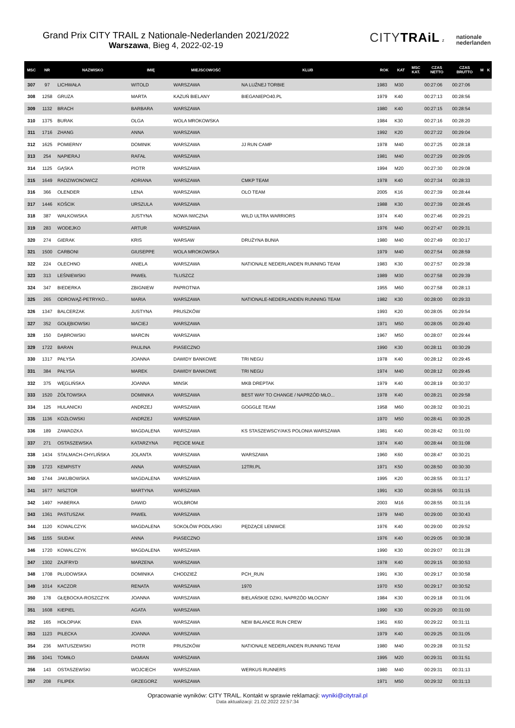Grand Prix CITY TRAIL z Nationale-Nederlanden 2021/2022
Warszawa, Bieg 4, 2022-02-19
CITYTRAiL z nationale
nederlanden
| MSC | NR | NAZWISKO | IMIĘ | MIEJSCOWOŚĆ | KLUB | ROK | KAT | MSC KAT. | CZAS NETTO | CZAS BRUTTO | M | K |
| --- | --- | --- | --- | --- | --- | --- | --- | --- | --- | --- | --- | --- |
| 307 | 97 | LICHWAŁA | WITOLD | WARSZAWA | NA LUŹNEJ TORBIE | 1983 | M30 | | 00:27:06 | 00:27:06 | | |
| 308 | 1258 | GRUZA | MARTA | KAZUŃ BIELANY | BIEGANIEPO40.PL | 1979 | K40 | | 00:27:13 | 00:28:56 | | |
| 309 | 1132 | BRACH | BARBARA | WARSZAWA | | 1980 | K40 | | 00:27:15 | 00:28:54 | | |
| 310 | 1375 | BURAK | OLGA | WOLA MROKOWSKA | | 1984 | K30 | | 00:27:16 | 00:28:20 | | |
| 311 | 1716 | ZHANG | ANNA | WARSZAWA | | 1992 | K20 | | 00:27:22 | 00:29:04 | | |
| 312 | 1625 | POMIERNY | DOMINIK | WARSZAWA | JJ RUN CAMP | 1978 | M40 | | 00:27:25 | 00:28:18 | | |
| 313 | 254 | NAPIERAJ | RAFAŁ | WARSZAWA | | 1981 | M40 | | 00:27:29 | 00:29:05 | | |
| 314 | 1125 | GĄSKA | PIOTR | WARSZAWA | | 1994 | M20 | | 00:27:30 | 00:29:08 | | |
| 315 | 1649 | RADZIWONOWICZ | ADRIANA | WARSZAWA | CMKP TEAM | 1978 | K40 | | 00:27:34 | 00:28:33 | | |
| 316 | 366 | OLENDER | LENA | WARSZAWA | OLO TEAM | 2005 | K16 | | 00:27:39 | 00:28:44 | | |
| 317 | 1446 | KOŚCIK | URSZULA | WARSZAWA | | 1988 | K30 | | 00:27:39 | 00:28:45 | | |
| 318 | 387 | WALKOWSKA | JUSTYNA | NOWA IWICZNA | WILD ULTRA WARRIORS | 1974 | K40 | | 00:27:46 | 00:29:21 | | |
| 319 | 283 | WODEJKO | ARTUR | WARSZAWA | | 1976 | M40 | | 00:27:47 | 00:29:31 | | |
| 320 | 274 | GIERAK | KRIS | WARSAW | DRUŻYNA BUNIA | 1980 | M40 | | 00:27:49 | 00:30:17 | | |
| 321 | 1500 | CARBONI | GIUSEPPE | WOLA MROKOWSKA | | 1979 | M40 | | 00:27:54 | 00:28:59 | | |
| 322 | 224 | OLECHNO | ANIELA | WARSZAWA | NATIONALE NEDERLANDEN RUNNING TEAM | 1983 | K30 | | 00:27:57 | 00:29:38 | | |
| 323 | 313 | LEŚNIEWSKI | PAWEŁ | TŁUSZCZ | | 1989 | M30 | | 00:27:58 | 00:29:39 | | |
| 324 | 347 | BIEDERKA | ZBIGNIEW | PAPROTNIA | | 1955 | M60 | | 00:27:58 | 00:28:13 | | |
| 325 | 265 | ODROWĄŻ-PETRYKO... | MARIA | WARSZAWA | NATIONALE-NEDERLANDEN RUNNING TEAM | 1982 | K30 | | 00:28:00 | 00:29:33 | | |
| 326 | 1347 | BALCERZAK | JUSTYNA | PRUSZKÓW | | 1993 | K20 | | 00:28:05 | 00:29:54 | | |
| 327 | 352 | GOŁĘBIOWSKI | MACIEJ | WARSZAWA | | 1971 | M50 | | 00:28:05 | 00:29:40 | | |
| 328 | 150 | DĄBROWSKI | MARCIN | WARSZAWA | | 1967 | M50 | | 00:28:07 | 00:29:44 | | |
| 329 | 1722 | BARAN | PAULINA | PIASECZNO | | 1990 | K30 | | 00:28:11 | 00:30:29 | | |
| 330 | 1317 | PAŁYSA | JOANNA | DAWIDY BANKOWE | TRI NEGU | 1978 | K40 | | 00:28:12 | 00:29:45 | | |
| 331 | 384 | PAŁYSA | MAREK | DAWIDY BANKOWE | TRI NEGU | 1974 | M40 | | 00:28:12 | 00:29:45 | | |
| 332 | 375 | WĘGLIŃSKA | JOANNA | MINSK | MKB DREPTAK | 1979 | K40 | | 00:28:19 | 00:30:37 | | |
| 333 | 1520 | ŻÓŁTOWSKA | DOMINIKA | WARSZAWA | BEST WAY TO CHANGE / NAPRZÓD MŁO... | 1978 | K40 | | 00:28:21 | 00:29:58 | | |
| 334 | 125 | HULANICKI | ANDRZEJ | WARSZAWA | GOGGLE TEAM | 1958 | M60 | | 00:28:32 | 00:30:21 | | |
| 335 | 1136 | KOZŁOWSKI | ANDRZEJ | WARSZAWA | | 1970 | M50 | | 00:28:41 | 00:30:25 | | |
| 336 | 189 | ZAWADZKA | MAGDALENA | WARSZAWA | KS STASZEWSCY/AKS POLONIA WARSZAWA | 1981 | K40 | | 00:28:42 | 00:31:00 | | |
| 337 | 271 | OSTASZEWSKA | KATARZYNA | PĘCICE MAŁE | | 1974 | K40 | | 00:28:44 | 00:31:08 | | |
| 338 | 1434 | STALMACH-CHYLIŃSKA | JOLANTA | WARSZAWA | WARSZAWA | 1960 | K60 | | 00:28:47 | 00:30:21 | | |
| 339 | 1723 | KEMPISTY | ANNA | WARSZAWA | 12TRI.PL | 1971 | K50 | | 00:28:50 | 00:30:30 | | |
| 340 | 1744 | JAKUBOWSKA | MAGDALENA | WARSZAWA | | 1995 | K20 | | 00:28:55 | 00:31:17 | | |
| 341 | 1677 | NISZTOR | MARTYNA | WARSZAWA | | 1991 | K30 | | 00:28:55 | 00:31:15 | | |
| 342 | 1497 | HABERKA | DAWID | WOLBROM | | 2003 | M16 | | 00:28:55 | 00:31:16 | | |
| 343 | 1361 | PASTUSZAK | PAWEŁ | WARSZAWA | | 1979 | M40 | | 00:29:00 | 00:30:43 | | |
| 344 | 1120 | KOWALCZYK | MAGDALENA | SOKOŁÓW PODLASKI | PĘDZĄCE LENIWCE | 1976 | K40 | | 00:29:00 | 00:29:52 | | |
| 345 | 1155 | SIUDAK | ANNA | PIASECZNO | | 1976 | K40 | | 00:29:05 | 00:30:38 | | |
| 346 | 1720 | KOWALCZYK | MAGDALENA | WARSZAWA | | 1990 | K30 | | 00:29:07 | 00:31:28 | | |
| 347 | 1302 | ZAJFRYD | MARZENA | WARSZAWA | | 1978 | K40 | | 00:29:15 | 00:30:53 | | |
| 348 | 1708 | PŁUDOWSKA | DOMINIKA | CHODZIEŻ | PCH_RUN | 1991 | K30 | | 00:29:17 | 00:30:58 | | |
| 349 | 1014 | KACZOR | RENATA | WARSZAWA | 1970 | 1970 | K50 | | 00:29:17 | 00:30:52 | | |
| 350 | 178 | GŁĘBOCKA-ROSZCZYK | JOANNA | WARSZAWA | BIELAŃSKIE DZIKI, NAPRZÓD MŁOCINY | 1984 | K30 | | 00:29:18 | 00:31:06 | | |
| 351 | 1608 | KIEPIEL | AGATA | WARSZAWA | | 1990 | K30 | | 00:29:20 | 00:31:00 | | |
| 352 | 165 | HOŁOPIAK | EWA | WARSZAWA | NEW BALANCE RUN CREW | 1961 | K60 | | 00:29:22 | 00:31:11 | | |
| 353 | 1123 | PILECKA | JOANNA | WARSZAWA | | 1979 | K40 | | 00:29:25 | 00:31:05 | | |
| 354 | 236 | MATUSZEWSKI | PIOTR | PRUSZKÓW | NATIONALE NEDERLANDEN RUNNING TEAM | 1980 | M40 | | 00:29:28 | 00:31:52 | | |
| 355 | 1041 | TOMIŁO | DAMIAN | WARSZAWA | | 1995 | M20 | | 00:29:31 | 00:31:51 | | |
| 356 | 143 | OSTASZEWSKI | WOJCIECH | WARSZAWA | WERKUS RUNNERS | 1980 | M40 | | 00:29:31 | 00:31:13 | | |
| 357 | 208 | FILIPEK | GRZEGORZ | WARSZAWA | | 1971 | M50 | | 00:29:32 | 00:31:13 | | |
Opracowanie wyników: CITY TRAIL. Kontakt w sprawie reklamacji: wyniki@citytrail.pl
Data aktualizacji: 21.02.2022 22:57:34